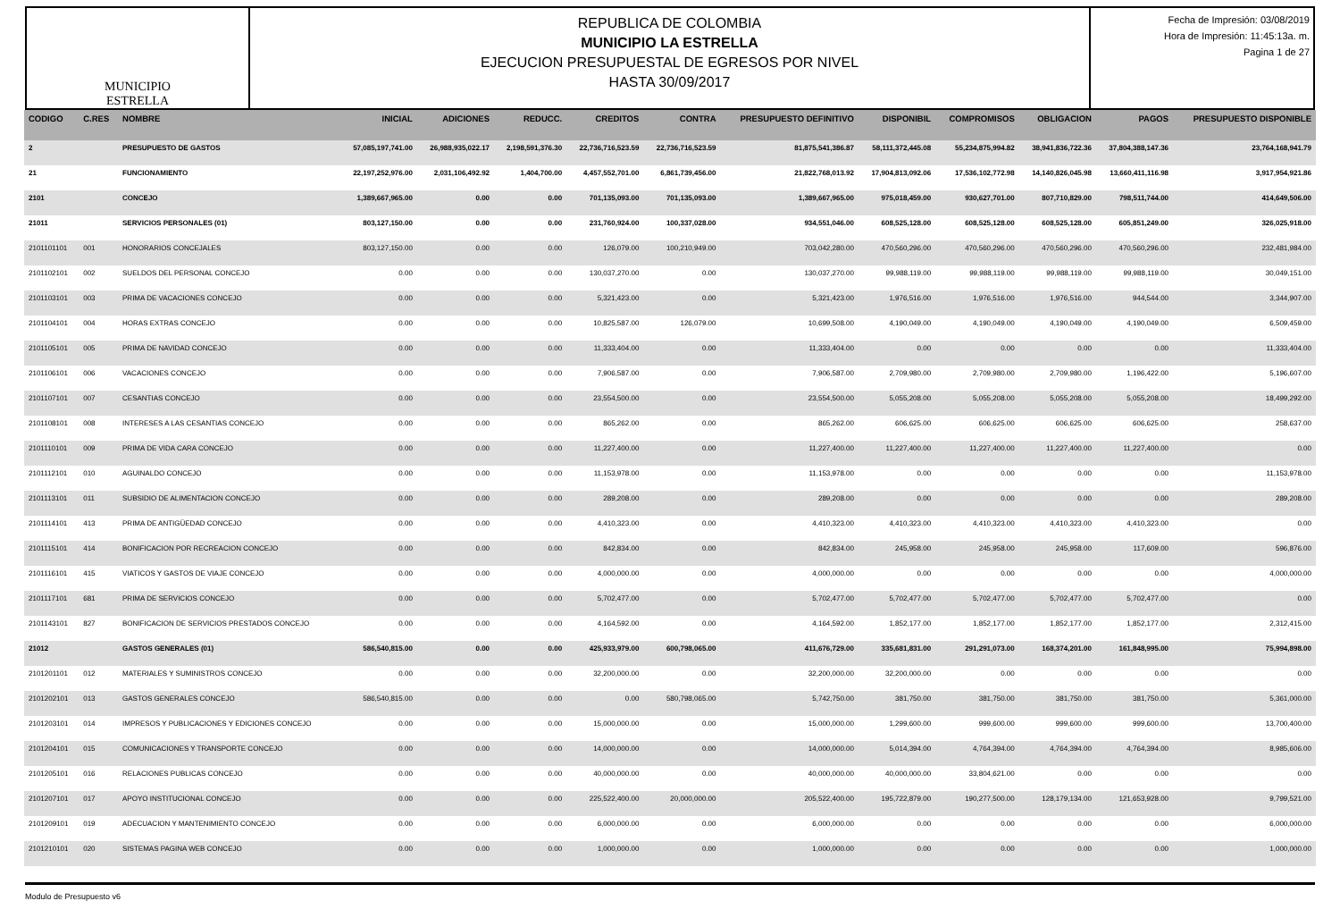MUNICIPIO
ESTRELLA
REPUBLICA DE COLOMBIA
MUNICIPIO LA ESTRELLA
EJECUCION PRESUPUESTAL DE EGRESOS POR NIVEL
HASTA 30/09/2017
Fecha de Impresión: 03/08/2019
Hora de Impresión: 11:45:13a. m.
Pagina 1 de 27
| CODIGO | C.RES | NOMBRE | INICIAL | ADICIONES | REDUCC. | CREDITOS | CONTRA | PRESUPUESTO DEFINITIVO | DISPONIBIL | COMPROMISOS | OBLIGACION | PAGOS | PRESUPUESTO DISPONIBLE |
| --- | --- | --- | --- | --- | --- | --- | --- | --- | --- | --- | --- | --- | --- |
| 2 | | PRESUPUESTO DE GASTOS | 57,085,197,741.00 | 26,988,935,022.17 | 2,198,591,376.30 | 22,736,716,523.59 | 22,736,716,523.59 | 81,875,541,386.87 | 58,111,372,445.08 | 55,234,875,994.82 | 38,941,836,722.36 | 37,804,388,147.36 | 23,764,168,941.79 |
| 21 | | FUNCIONAMIENTO | 22,197,252,976.00 | 2,031,106,492.92 | 1,404,700.00 | 4,457,552,701.00 | 6,861,739,456.00 | 21,822,768,013.92 | 17,904,813,092.06 | 17,536,102,772.98 | 14,140,826,045.98 | 13,660,411,116.98 | 3,917,954,921.86 |
| 2101 | | CONCEJO | 1,389,667,965.00 | 0.00 | 0.00 | 701,135,093.00 | 701,135,093.00 | 1,389,667,965.00 | 975,018,459.00 | 930,627,701.00 | 807,710,829.00 | 798,511,744.00 | 414,649,506.00 |
| 21011 | | SERVICIOS PERSONALES (01) | 803,127,150.00 | 0.00 | 0.00 | 231,760,924.00 | 100,337,028.00 | 934,551,046.00 | 608,525,128.00 | 608,525,128.00 | 608,525,128.00 | 605,851,249.00 | 326,025,918.00 |
| 2101101101 | 001 | HONORARIOS CONCEJALES | 803,127,150.00 | 0.00 | 0.00 | 126,079.00 | 100,210,949.00 | 703,042,280.00 | 470,560,296.00 | 470,560,296.00 | 470,560,296.00 | 470,560,296.00 | 232,481,984.00 |
| 2101102101 | 002 | SUELDOS DEL PERSONAL CONCEJO | 0.00 | 0.00 | 0.00 | 130,037,270.00 | 0.00 | 130,037,270.00 | 99,988,119.00 | 99,988,119.00 | 99,988,119.00 | 99,988,119.00 | 30,049,151.00 |
| 2101103101 | 003 | PRIMA DE VACACIONES CONCEJO | 0.00 | 0.00 | 0.00 | 5,321,423.00 | 0.00 | 5,321,423.00 | 1,976,516.00 | 1,976,516.00 | 1,976,516.00 | 944,544.00 | 3,344,907.00 |
| 2101104101 | 004 | HORAS EXTRAS CONCEJO | 0.00 | 0.00 | 0.00 | 10,825,587.00 | 126,079.00 | 10,699,508.00 | 4,190,049.00 | 4,190,049.00 | 4,190,049.00 | 4,190,049.00 | 6,509,459.00 |
| 2101105101 | 005 | PRIMA DE NAVIDAD CONCEJO | 0.00 | 0.00 | 0.00 | 11,333,404.00 | 0.00 | 11,333,404.00 | 0.00 | 0.00 | 0.00 | 0.00 | 11,333,404.00 |
| 2101106101 | 006 | VACACIONES CONCEJO | 0.00 | 0.00 | 0.00 | 7,906,587.00 | 0.00 | 7,906,587.00 | 2,709,980.00 | 2,709,980.00 | 2,709,980.00 | 1,196,422.00 | 5,196,607.00 |
| 2101107101 | 007 | CESANTIAS CONCEJO | 0.00 | 0.00 | 0.00 | 23,554,500.00 | 0.00 | 23,554,500.00 | 5,055,208.00 | 5,055,208.00 | 5,055,208.00 | 5,055,208.00 | 18,499,292.00 |
| 2101108101 | 008 | INTERESES A LAS CESANTIAS CONCEJO | 0.00 | 0.00 | 0.00 | 865,262.00 | 0.00 | 865,262.00 | 606,625.00 | 606,625.00 | 606,625.00 | 606,625.00 | 258,637.00 |
| 2101110101 | 009 | PRIMA DE VIDA CARA CONCEJO | 0.00 | 0.00 | 0.00 | 11,227,400.00 | 0.00 | 11,227,400.00 | 11,227,400.00 | 11,227,400.00 | 11,227,400.00 | 11,227,400.00 | 0.00 |
| 2101112101 | 010 | AGUINALDO CONCEJO | 0.00 | 0.00 | 0.00 | 11,153,978.00 | 0.00 | 11,153,978.00 | 0.00 | 0.00 | 0.00 | 0.00 | 11,153,978.00 |
| 2101113101 | 011 | SUBSIDIO DE ALIMENTACION CONCEJO | 0.00 | 0.00 | 0.00 | 289,208.00 | 0.00 | 289,208.00 | 0.00 | 0.00 | 0.00 | 0.00 | 289,208.00 |
| 2101114101 | 413 | PRIMA DE ANTIGÜEDAD CONCEJO | 0.00 | 0.00 | 0.00 | 4,410,323.00 | 0.00 | 4,410,323.00 | 4,410,323.00 | 4,410,323.00 | 4,410,323.00 | 4,410,323.00 | 0.00 |
| 2101115101 | 414 | BONIFICACION POR RECREACION CONCEJO | 0.00 | 0.00 | 0.00 | 842,834.00 | 0.00 | 842,834.00 | 245,958.00 | 245,958.00 | 245,958.00 | 117,609.00 | 596,876.00 |
| 2101116101 | 415 | VIATICOS Y GASTOS DE VIAJE CONCEJO | 0.00 | 0.00 | 0.00 | 4,000,000.00 | 0.00 | 4,000,000.00 | 0.00 | 0.00 | 0.00 | 0.00 | 4,000,000.00 |
| 2101117101 | 681 | PRIMA DE SERVICIOS CONCEJO | 0.00 | 0.00 | 0.00 | 5,702,477.00 | 0.00 | 5,702,477.00 | 5,702,477.00 | 5,702,477.00 | 5,702,477.00 | 5,702,477.00 | 0.00 |
| 2101143101 | 827 | BONIFICACION DE SERVICIOS PRESTADOS CONCEJO | 0.00 | 0.00 | 0.00 | 4,164,592.00 | 0.00 | 4,164,592.00 | 1,852,177.00 | 1,852,177.00 | 1,852,177.00 | 1,852,177.00 | 2,312,415.00 |
| 21012 | | GASTOS GENERALES (01) | 586,540,815.00 | 0.00 | 0.00 | 425,933,979.00 | 600,798,065.00 | 411,676,729.00 | 335,681,831.00 | 291,291,073.00 | 168,374,201.00 | 161,848,995.00 | 75,994,898.00 |
| 2101201101 | 012 | MATERIALES Y SUMINISTROS CONCEJO | 0.00 | 0.00 | 0.00 | 32,200,000.00 | 0.00 | 32,200,000.00 | 32,200,000.00 | 0.00 | 0.00 | 0.00 | 0.00 |
| 2101202101 | 013 | GASTOS GENERALES CONCEJO | 586,540,815.00 | 0.00 | 0.00 | 0.00 | 580,798,065.00 | 5,742,750.00 | 381,750.00 | 381,750.00 | 381,750.00 | 381,750.00 | 5,361,000.00 |
| 2101203101 | 014 | IMPRESOS Y PUBLICACIONES Y EDICIONES CONCEJO | 0.00 | 0.00 | 0.00 | 15,000,000.00 | 0.00 | 15,000,000.00 | 1,299,600.00 | 999,600.00 | 999,600.00 | 999,600.00 | 13,700,400.00 |
| 2101204101 | 015 | COMUNICACIONES Y TRANSPORTE CONCEJO | 0.00 | 0.00 | 0.00 | 14,000,000.00 | 0.00 | 14,000,000.00 | 5,014,394.00 | 4,764,394.00 | 4,764,394.00 | 4,764,394.00 | 8,985,606.00 |
| 2101205101 | 016 | RELACIONES PUBLICAS CONCEJO | 0.00 | 0.00 | 0.00 | 40,000,000.00 | 0.00 | 40,000,000.00 | 40,000,000.00 | 33,804,621.00 | 0.00 | 0.00 | 0.00 |
| 2101207101 | 017 | APOYO INSTITUCIONAL CONCEJO | 0.00 | 0.00 | 0.00 | 225,522,400.00 | 20,000,000.00 | 205,522,400.00 | 195,722,879.00 | 190,277,500.00 | 128,179,134.00 | 121,653,928.00 | 9,799,521.00 |
| 2101209101 | 019 | ADECUACION Y MANTENIMIENTO CONCEJO | 0.00 | 0.00 | 0.00 | 6,000,000.00 | 0.00 | 6,000,000.00 | 0.00 | 0.00 | 0.00 | 0.00 | 6,000,000.00 |
| 2101210101 | 020 | SISTEMAS PAGINA WEB CONCEJO | 0.00 | 0.00 | 0.00 | 1,000,000.00 | 0.00 | 1,000,000.00 | 0.00 | 0.00 | 0.00 | 0.00 | 1,000,000.00 |
Modulo de Presupuesto v6